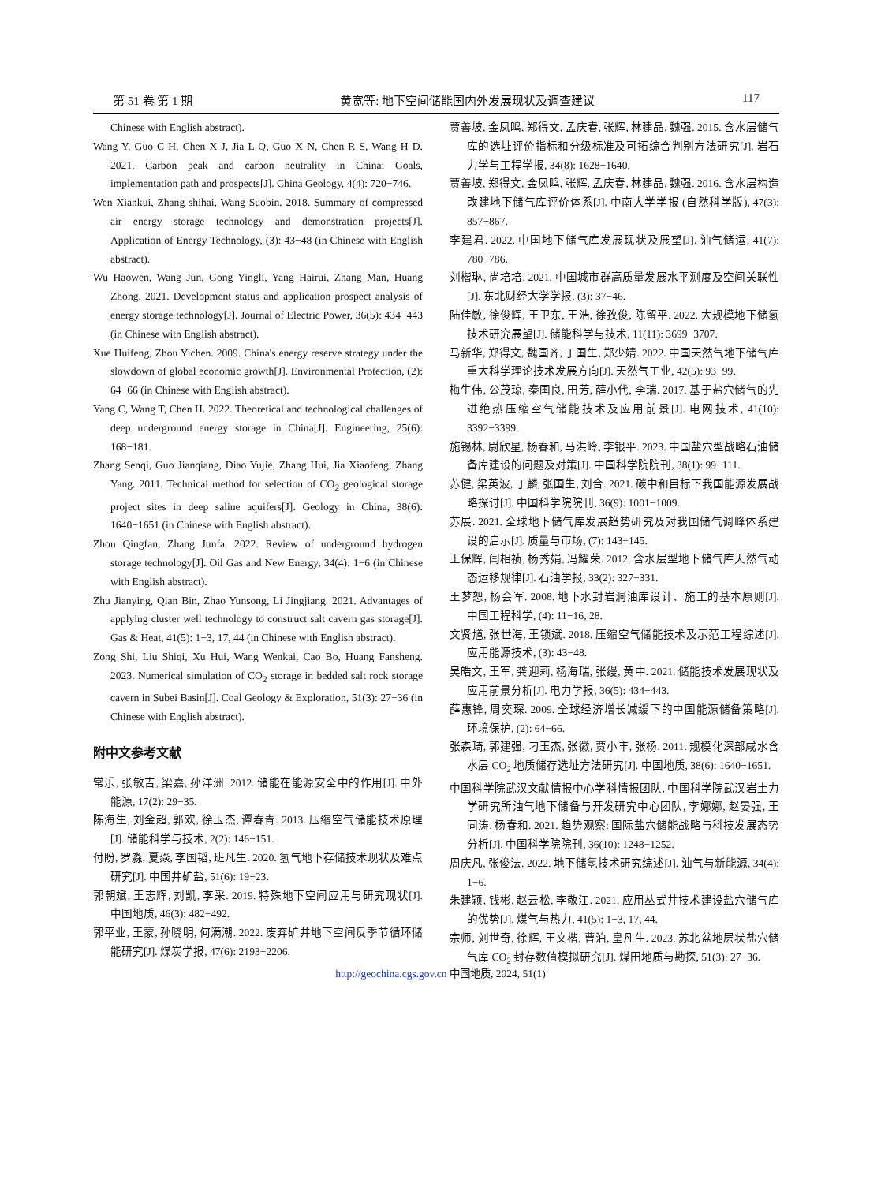第 51 卷 第 1 期 黄宽等: 地下空间储能国内外发展现状及调查建议 117
Chinese with English abstract).
Wang Y, Guo C H, Chen X J, Jia L Q, Guo X N, Chen R S, Wang H D. 2021. Carbon peak and carbon neutrality in China: Goals, implementation path and prospects[J]. China Geology, 4(4): 720−746.
Wen Xiankui, Zhang shihai, Wang Suobin. 2018. Summary of compressed air energy storage technology and demonstration projects[J]. Application of Energy Technology, (3): 43−48 (in Chinese with English abstract).
Wu Haowen, Wang Jun, Gong Yingli, Yang Hairui, Zhang Man, Huang Zhong. 2021. Development status and application prospect analysis of energy storage technology[J]. Journal of Electric Power, 36(5): 434−443 (in Chinese with English abstract).
Xue Huifeng, Zhou Yichen. 2009. China's energy reserve strategy under the slowdown of global economic growth[J]. Environmental Protection, (2): 64−66 (in Chinese with English abstract).
Yang C, Wang T, Chen H. 2022. Theoretical and technological challenges of deep underground energy storage in China[J]. Engineering, 25(6): 168−181.
Zhang Senqi, Guo Jianqiang, Diao Yujie, Zhang Hui, Jia Xiaofeng, Zhang Yang. 2011. Technical method for selection of CO<sub>2</sub> geological storage project sites in deep saline aquifers[J]. Geology in China, 38(6): 1640−1651 (in Chinese with English abstract).
Zhou Qingfan, Zhang Junfa. 2022. Review of underground hydrogen storage technology[J]. Oil Gas and New Energy, 34(4): 1−6 (in Chinese with English abstract).
Zhu Jianying, Qian Bin, Zhao Yunsong, Li Jingjiang. 2021. Advantages of applying cluster well technology to construct salt cavern gas storage[J]. Gas & Heat, 41(5): 1−3, 17, 44 (in Chinese with English abstract).
Zong Shi, Liu Shiqi, Xu Hui, Wang Wenkai, Cao Bo, Huang Fansheng. 2023. Numerical simulation of CO<sub>2</sub> storage in bedded salt rock storage cavern in Subei Basin[J]. Coal Geology & Exploration, 51(3): 27−36 (in Chinese with English abstract).
附中文参考文献
常乐, 张敏吉, 梁嘉, 孙洋洲. 2012. 储能在能源安全中的作用[J]. 中外能源, 17(2): 29−35.
陈海生, 刘金超, 郭欢, 徐玉杰, 谭春青. 2013. 压缩空气储能技术原理[J]. 储能科学与技术, 2(2): 146−151.
付盼, 罗淼, 夏焱, 李国韬, 班凡生. 2020. 氢气地下存储技术现状及难点研究[J]. 中国井矿盐, 51(6): 19−23.
郭朝斌, 王志辉, 刘凯, 李采. 2019. 特殊地下空间应用与研究现状[J]. 中国地质, 46(3): 482−492.
郭平业, 王蒙, 孙晓明, 何满潮. 2022. 废弃矿井地下空间反季节循环储能研究[J]. 煤炭学报, 47(6): 2193−2206.
贾善坡, 金凤鸣, 郑得文, 孟庆春, 张辉, 林建品, 魏强. 2015. 含水层储气库的选址评价指标和分级标准及可拓综合判别方法研究[J]. 岩石力学与工程学报, 34(8): 1628−1640.
贾善坡, 郑得文, 金凤鸣, 张辉, 孟庆春, 林建品, 魏强. 2016. 含水层构造改建地下储气库评价体系[J]. 中南大学学报 (自然科学版), 47(3): 857−867.
李建君. 2022. 中国地下储气库发展现状及展望[J]. 油气储运, 41(7): 780−786.
刘楷琳, 尚培培. 2021. 中国城市群高质量发展水平测度及空间关联性[J]. 东北财经大学学报, (3): 37−46.
陆佳敏, 徐俊辉, 王卫东, 王浩, 徐孜俊, 陈留平. 2022. 大规模地下储氢技术研究展望[J]. 储能科学与技术, 11(11): 3699−3707.
马新华, 郑得文, 魏国齐, 丁国生, 郑少婧. 2022. 中国天然气地下储气库重大科学理论技术发展方向[J]. 天然气工业, 42(5): 93−99.
梅生伟, 公茂琼, 秦国良, 田芳, 薛小代, 李瑞. 2017. 基于盐穴储气的先进绝热压缩空气储能技术及应用前景[J]. 电网技术, 41(10): 3392−3399.
施锡林, 尉欣星, 杨春和, 马洪岭, 李银平. 2023. 中国盐穴型战略石油储备库建设的问题及对策[J]. 中国科学院院刊, 38(1): 99−111.
苏健, 梁英波, 丁麟, 张国生, 刘合. 2021. 碳中和目标下我国能源发展战略探讨[J]. 中国科学院院刊, 36(9): 1001−1009.
苏展. 2021. 全球地下储气库发展趋势研究及对我国储气调峰体系建设的启示[J]. 质量与市场, (7): 143−145.
王保辉, 闫相祯, 杨秀娟, 冯耀荣. 2012. 含水层型地下储气库天然气动态运移规律[J]. 石油学报, 33(2): 327−331.
王梦恕, 杨会军. 2008. 地下水封岩洞油库设计、施工的基本原则[J]. 中国工程科学, (4): 11−16, 28.
文贤馗, 张世海, 王锁斌. 2018. 压缩空气储能技术及示范工程综述[J]. 应用能源技术, (3): 43−48.
吴皓文, 王军, 龚迎莉, 杨海瑞, 张缦, 黄中. 2021. 储能技术发展现状及应用前景分析[J]. 电力学报, 36(5): 434−443.
薛惠锋, 周奕琛. 2009. 全球经济增长减缓下的中国能源储备策略[J]. 环境保护, (2): 64−66.
张森琦, 郭建强, 刁玉杰, 张徽, 贾小丰, 张杨. 2011. 规模化深部咸水含水层 CO<sub>2</sub> 地质储存选址方法研究[J]. 中国地质, 38(6): 1640−1651.
中国科学院武汉文献情报中心学科情报团队, 中国科学院武汉岩土力学研究所油气地下储备与开发研究中心团队, 李娜娜, 赵晏强, 王同涛, 杨春和. 2021. 趋势观察: 国际盐穴储能战略与科技发展态势分析[J]. 中国科学院院刊, 36(10): 1248−1252.
周庆凡, 张俊法. 2022. 地下储氢技术研究综述[J]. 油气与新能源, 34(4): 1−6.
朱建颖, 钱彬, 赵云松, 李敬江. 2021. 应用丛式井技术建设盐穴储气库的优势[J]. 煤气与热力, 41(5): 1−3, 17, 44.
宗师, 刘世奇, 徐辉, 王文楷, 曹泊, 皇凡生. 2023. 苏北盆地层状盐穴储气库 CO<sub>2</sub> 封存数值模拟研究[J]. 煤田地质与勘探, 51(3): 27−36.
http://geochina.cgs.gov.cn 中国地质, 2024, 51(1)